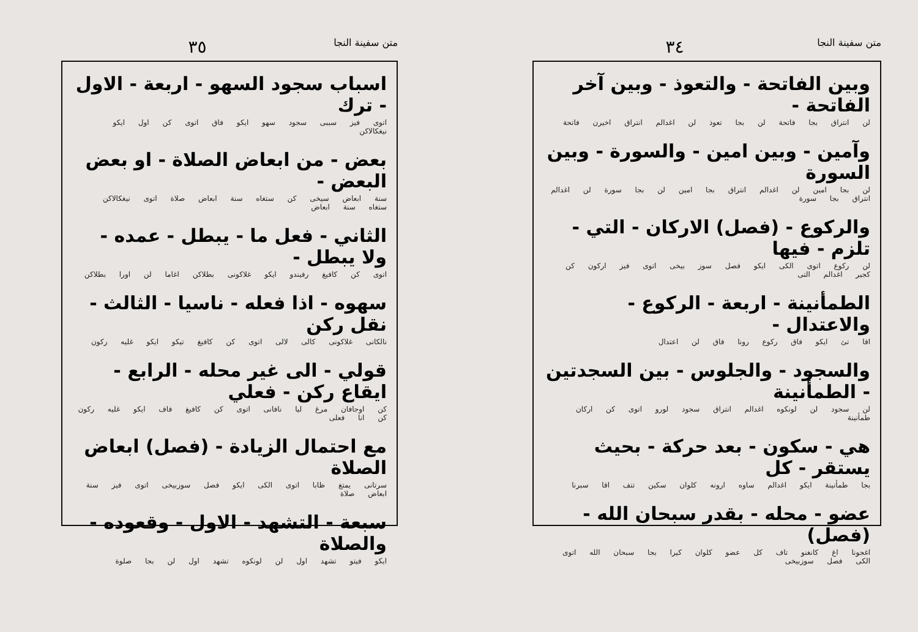متن سفينة النجا ٣٤
وبين الفاتحة - والتعوذ - وبين آخر الفاتحة -
لن انتراق بجا فاتحة لن بجا تعوذ لن اغدالم انتراق اخيرن فاتحة
وآمين - وبين امين - والسورة - وبين السورة
لن بجا امين لن اغدالم انتراق بجا امين لن بجا سورة لن اغدالم انتراق بجا سورة
والركوع - (فصل) الاركان - التي - تلزم - فيها
لن ركوع اتوى الكى ايكو فصل سوز بيخى اتوى فيز اركون كن كجير اغدالم التى
الطمأنينة - اربعة - الركوع - والاعتدال -
اقا تئ ايكو فاق ركوع رونا فاق لن اعتدال
والسجود - والجلوس - بين السجدتين - الطمأنينة
لن سجود لن لونكوه اغدالم انتراق سجود لورو اتوى كن اركان طمأنينة
هي - سكون - بعد حركة - بحيث يستقر - كل
بجا طمأنينة ايكو اغدالم ساوه ارونه كلوان سكين تتف اقا سبرنا
عضو - محله - بقدر سبحان الله - (فصل)
اغجونا اغ كانغنو تاف كل عضو كلوان كيرا بجا سبحان الله اتوى الكى فصل سوزبيخى
متن سفينة النجا ٣٥
اسباب سجود السهو - اربعة - الاول - ترك
اتوى فيز سببى سجود سهو ايكو فاق اتوى كن اول ايكو نيغكالاكن
بعض - من ابعاض الصلاة - او بعض البعض -
سنة ابعاض سيخى كن ستغاه سنة ابعاض صلاة اتوى نيغكالاكن ستغاه سنة ابعاض
الثاني - فعل ما - يبطل - عمده - ولا يبطل -
اتوى كن كافيغ رفيندو ايكو غلاكونى بطلاكن اغاما لن اورا بطلاكن
سهوه - اذا فعله - ناسيا - الثالث - نقل ركن
نالكانى غلاكونى كالى لالى اتوى كن كافيغ تيكو ايكو غليه ركون
قولي - الى غير محله - الرابع - ايقاع ركن - فعلي
كن اوجافان مرغ ليا نافانى اتوى كن كافيغ فاف ايكو غليه ركون كن انا فعلى
مع احتمال الزيادة - (فصل) ابعاض الصلاة
سرتانى يمتغ ظابا اتوى الكى ايكو فصل سوزبيخى اتوى فيز سنة ابعاض صلاة
سبعة - التشهد - الاول - وقعوده - والصلاة
ايكو فيتو تشهد اول لن لونكوه تشهد اول لن بجا صلوة